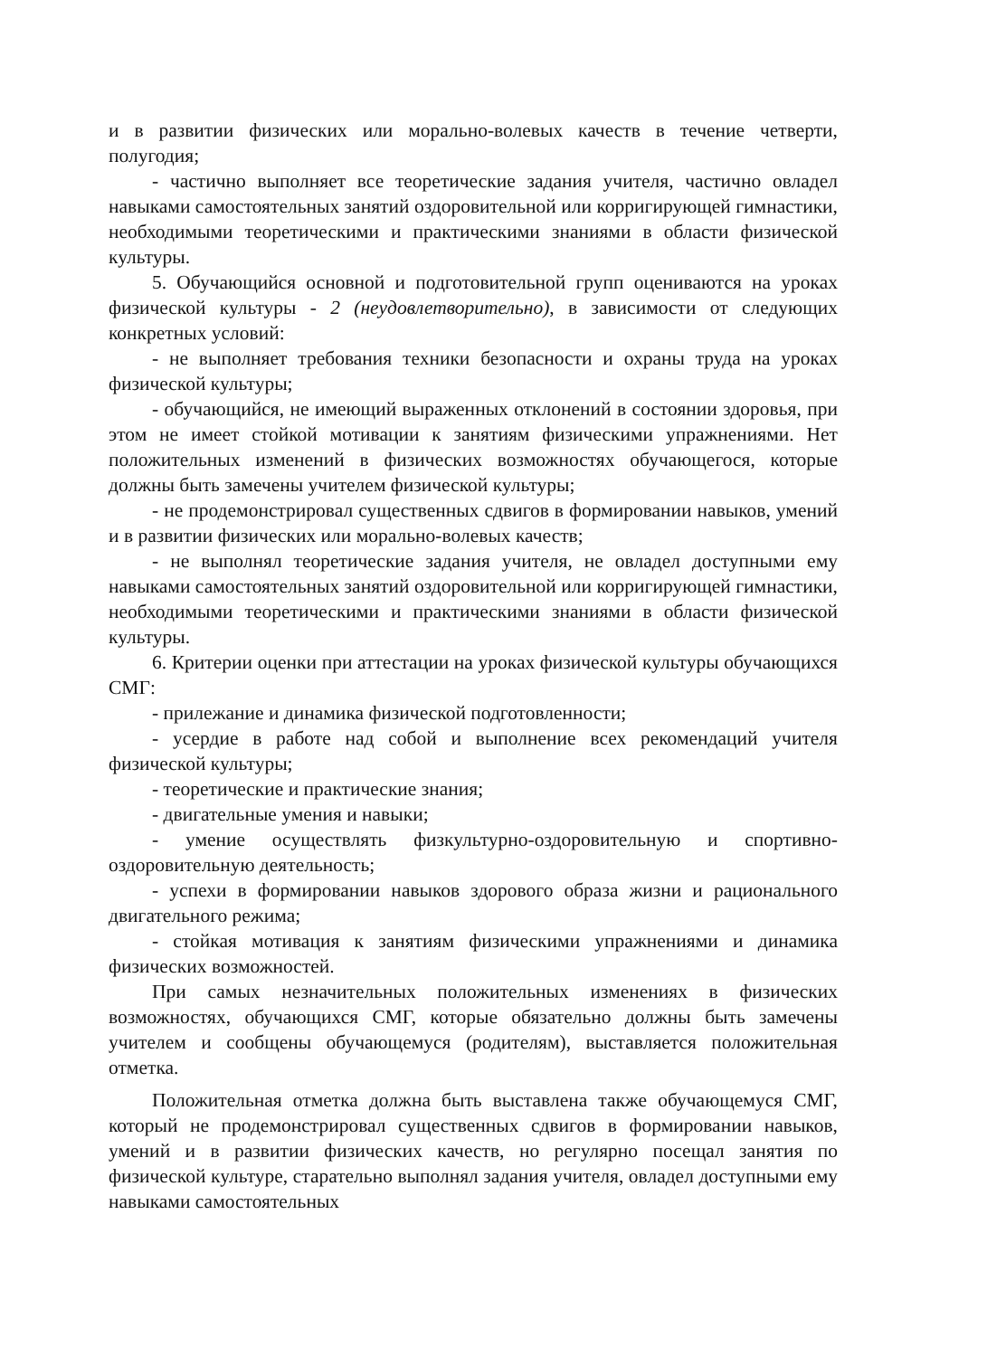и в развитии физических или морально-волевых качеств в течение четверти, полугодия;
- частично выполняет все теоретические задания учителя, частично овладел навыками самостоятельных занятий оздоровительной или корригирующей гимнастики, необходимыми теоретическими и практическими знаниями в области физической культуры.
5. Обучающийся основной и подготовительной групп оцениваются на уроках физической культуры - 2 (неудовлетворительно), в зависимости от следующих конкретных условий:
- не выполняет требования техники безопасности и охраны труда на уроках физической культуры;
- обучающийся, не имеющий выраженных отклонений в состоянии здоровья, при этом не имеет стойкой мотивации к занятиям физическими упражнениями. Нет положительных изменений в физических возможностях обучающегося, которые должны быть замечены учителем физической культуры;
- не продемонстрировал существенных сдвигов в формировании навыков, умений и в развитии физических или морально-волевых качеств;
- не выполнял теоретические задания учителя, не овладел доступными ему навыками самостоятельных занятий оздоровительной или корригирующей гимнастики, необходимыми теоретическими и практическими знаниями в области физической культуры.
6. Критерии оценки при аттестации на уроках физической культуры обучающихся СМГ:
- прилежание и динамика физической подготовленности;
- усердие в работе над собой и выполнение всех рекомендаций учителя физической культуры;
- теоретические и практические знания;
- двигательные умения и навыки;
- умение осуществлять физкультурно-оздоровительную и спортивно-оздоровительную деятельность;
- успехи в формировании навыков здорового образа жизни и рационального двигательного режима;
- стойкая мотивация к занятиям физическими упражнениями и динамика физических возможностей.
При самых незначительных положительных изменениях в физических возможностях, обучающихся СМГ, которые обязательно должны быть замечены учителем и сообщены обучающемуся (родителям), выставляется положительная отметка.
Положительная отметка должна быть выставлена также обучающемуся СМГ, который не продемонстрировал существенных сдвигов в формировании навыков, умений и в развитии физических качеств, но регулярно посещал занятия по физической культуре, старательно выполнял задания учителя, овладел доступными ему навыками самостоятельных